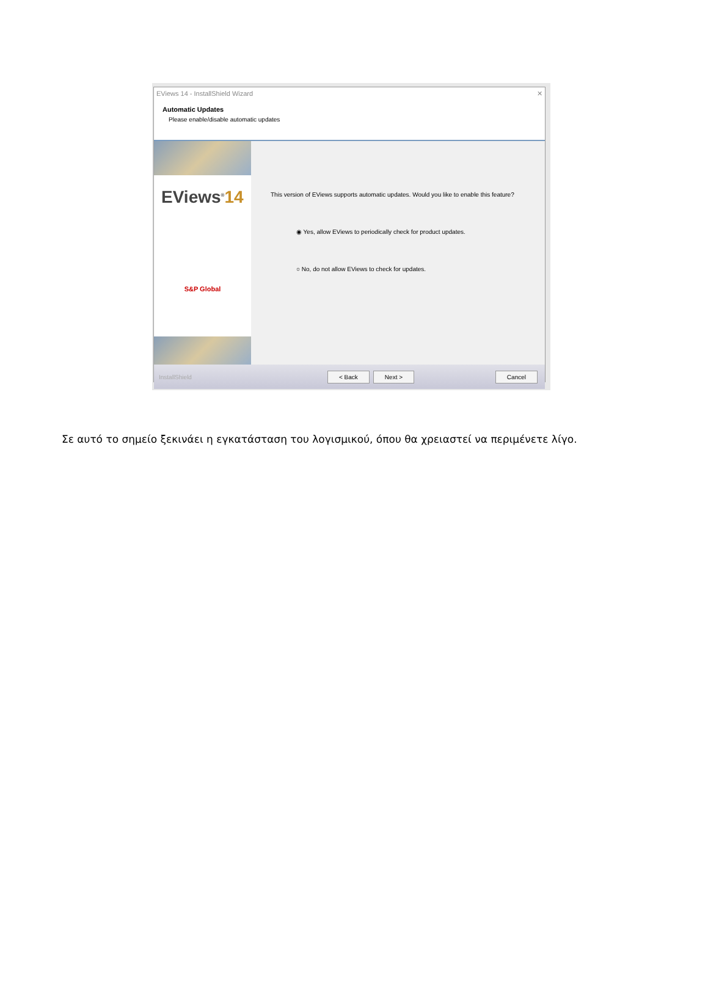EViews 14 - InstallShield Wizard ✕
Automatic Updates
Please enable/disable automatic updates
EViews<sup>®</sup>14
S&P Global
This version of EViews supports automatic updates. Would you like to enable this feature?
◉ Yes, allow EViews to periodically check for product updates.
○ No, do not allow EViews to check for updates.
InstallShield < Back Next > Cancel
Σε αυτό το σημείο ξεκινάει η εγκατάσταση του λογισμικού, όπου θα χρειαστεί να περιμένετε λίγο.